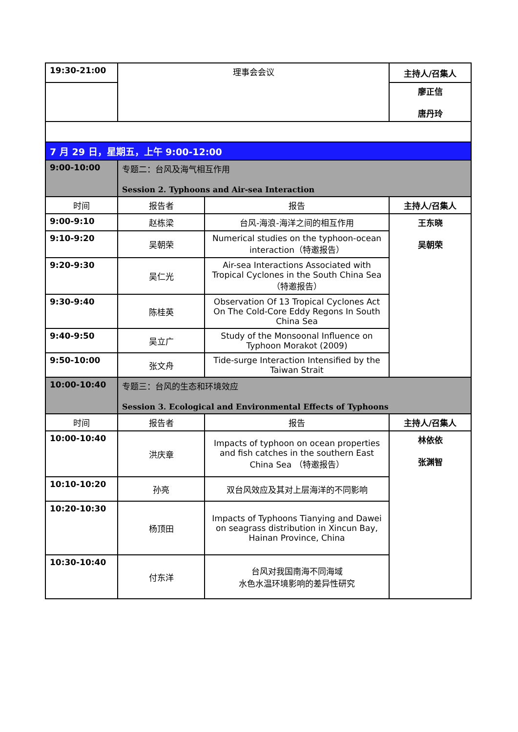| 19:30-21:00 | 理事会会议 | | 主持人/召集人 |
| | | | 廖正信 唐丹玲 |
| 7 月 29 日，星期五，上午 9:00-12:00 | | | |
| 9:00-10:00 | 专题二：台风及海气相互作用 Session 2. Typhoons and Air-sea Interaction | | |
| 时间 | 报告者 | 报告 | 主持人/召集人 |
| 9:00-9:10 | 赵栋梁 | 台风-海浪-海洋之间的相互作用 | 王东晓 吴朝荣 |
| 9:10-9:20 | 吴朝荣 | Numerical studies on the typhoon-ocean interaction（特邀报告） | |
| 9:20-9:30 | 吴仁光 | Air-sea Interactions Associated with Tropical Cyclones in the South China Sea（特邀报告） | |
| 9:30-9:40 | 陈桂英 | Observation Of 13 Tropical Cyclones Act On The Cold-Core Eddy Regons In South China Sea | |
| 9:40-9:50 | 吴立广 | Study of the Monsoonal Influence on Typhoon Morakot (2009) | |
| 9:50-10:00 | 张文舟 | Tide-surge Interaction Intensified by the Taiwan Strait | |
| 10:00-10:40 | 专题三：台风的生态和环境效应 Session 3. Ecological and Environmental Effects of Typhoons | | |
| 时间 | 报告者 | 报告 | 主持人/召集人 |
| 10:00-10:40 | 洪庆章 | Impacts of typhoon on ocean properties and fish catches in the southern East China Sea （特邀报告） | 林依依 张渊智 |
| 10:10-10:20 | 孙亮 | 双台风效应及其对上层海洋的不同影响 | |
| 10:20-10:30 | 杨顶田 | Impacts of Typhoons Tianying and Dawei on seagrass distribution in Xincun Bay, Hainan Province, China | |
| 10:30-10:40 | 付东洋 | 台风对我国南海不同海域 水色水温环境影响的差异性研究 | |